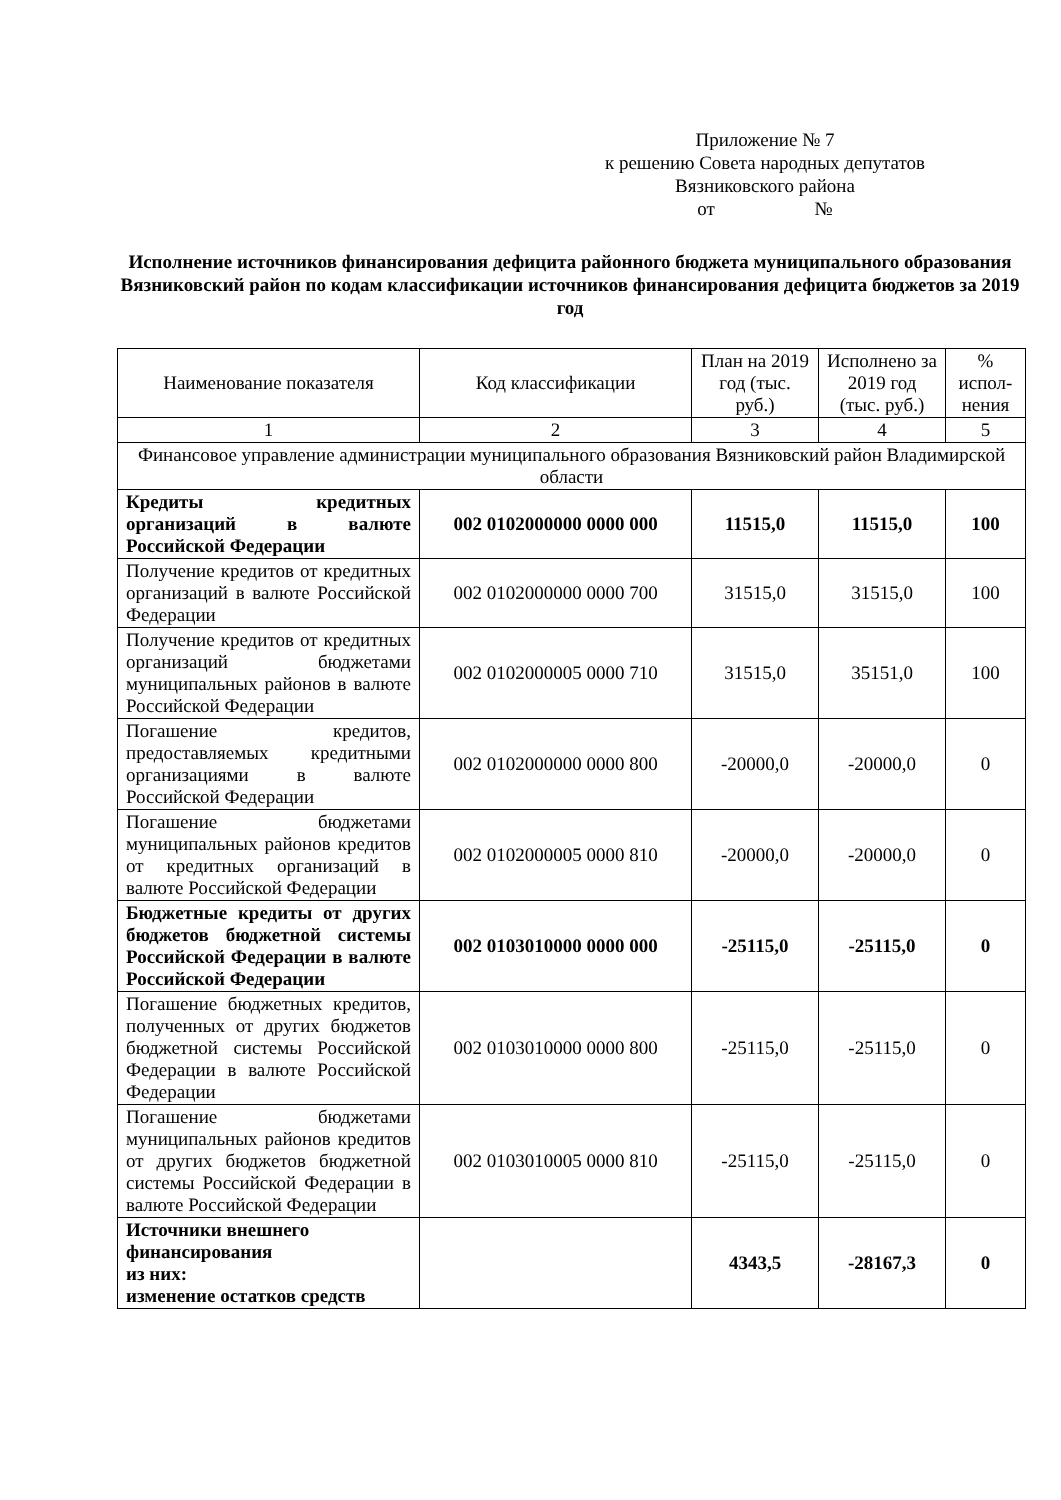Приложение № 7
к решению Совета народных депутатов
Вязниковского района
от №
Исполнение источников финансирования дефицита районного бюджета муниципального образования Вязниковский район по кодам классификации источников финансирования дефицита бюджетов за 2019 год
| Наименование показателя | Код классификации | План на 2019 год (тыс. руб.) | Исполнено за 2019 год (тыс. руб.) | % испол-нения |
| --- | --- | --- | --- | --- |
| 1 | 2 | 3 | 4 | 5 |
| Финансовое управление администрации муниципального образования Вязниковский район Владимирской области | | | | |
| Кредиты кредитных организаций в валюте Российской Федерации | 002 0102000000 0000 000 | 11515,0 | 11515,0 | 100 |
| Получение кредитов от кредитных организаций в валюте Российской Федерации | 002 0102000000 0000 700 | 31515,0 | 31515,0 | 100 |
| Получение кредитов от кредитных организаций бюджетами муниципальных районов в валюте Российской Федерации | 002 0102000005 0000 710 | 31515,0 | 35151,0 | 100 |
| Погашение кредитов, предоставляемых кредитными организациями в валюте Российской Федерации | 002 0102000000 0000 800 | -20000,0 | -20000,0 | 0 |
| Погашение бюджетами муниципальных районов кредитов от кредитных организаций в валюте Российской Федерации | 002 0102000005 0000 810 | -20000,0 | -20000,0 | 0 |
| Бюджетные кредиты от других бюджетов бюджетной системы Российской Федерации в валюте Российской Федерации | 002 0103010000 0000 000 | -25115,0 | -25115,0 | 0 |
| Погашение бюджетных кредитов, полученных от других бюджетов бюджетной системы Российской Федерации в валюте Российской Федерации | 002 0103010000 0000 800 | -25115,0 | -25115,0 | 0 |
| Погашение бюджетами муниципальных районов кредитов от других бюджетов бюджетной системы Российской Федерации в валюте Российской Федерации | 002 0103010005 0000 810 | -25115,0 | -25115,0 | 0 |
| Источники внешнего финансирования из них: изменение остатков средств | | 4343,5 | -28167,3 | 0 |